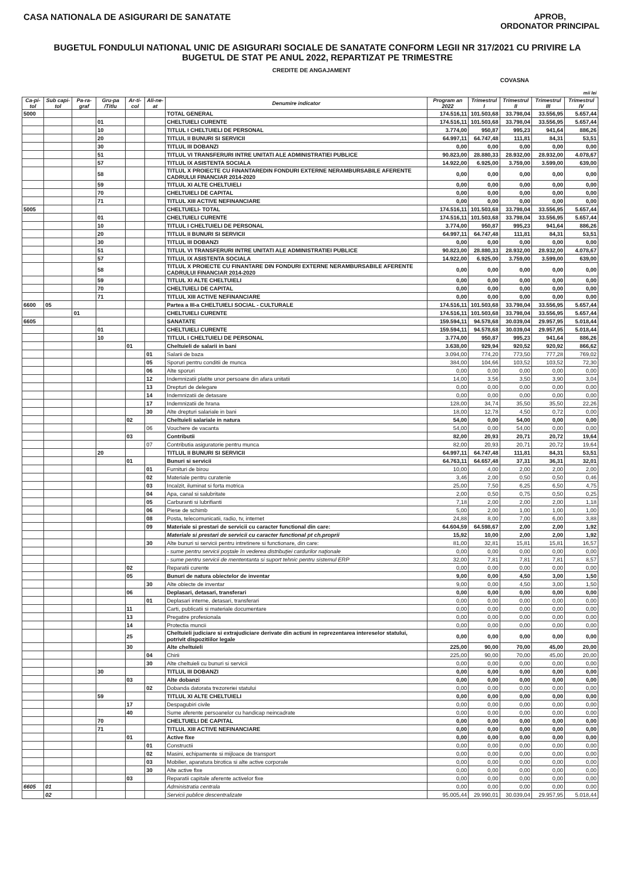CASA NATIONALA DE ASIGURARI DE SANATATE
APROB,
ORDONATOR PRINCIPAL
BUGETUL FONDULUI NATIONAL UNIC DE ASIGURARI SOCIALE DE SANATATE CONFORM LEGII NR 317/2021 CU PRIVIRE LA BUGETUL DE STAT PE ANUL 2022, REPARTIZAT PE TRIMESTRE
CREDITE DE ANGAJAMENT
COVASNA
mii lei
| Ca-pi-tol | Sub capi-tol | Pa-ra-graf | Gru-pa /Titlu | Ar-ti-col | Ali-ne-at | Denumire indicator | Program an 2022 | Trimestrul I | Trimestrul II | Trimestrul III | Trimestrul IV |
| --- | --- | --- | --- | --- | --- | --- | --- | --- | --- | --- | --- |
| 5000 | | | | | | TOTAL GENERAL | 174.516,11 | 101.503,68 | 33.798,04 | 33.556,95 | 5.657,44 |
| | | | 01 | | | CHELTUIELI CURENTE | 174.516,11 | 101.503,68 | 33.798,04 | 33.556,95 | 5.657,44 |
| | | | 10 | | | TITLUL I CHELTUIELI DE PERSONAL | 3.774,00 | 950,87 | 995,23 | 941,64 | 886,26 |
| | | | 20 | | | TITLUL II BUNURI SI SERVICII | 64.997,11 | 64.747,48 | 111,81 | 84,31 | 53,51 |
| | | | 30 | | | TITLUL III DOBANZI | 0,00 | 0,00 | 0,00 | 0,00 | 0,00 |
| | | | 51 | | | TITLUL VI TRANSFERURI INTRE UNITATI ALE ADMINISTRATIEI PUBLICE | 90.823,00 | 28.880,33 | 28.932,00 | 28.932,00 | 4.078,67 |
| | | | 57 | | | TITLUL IX ASISTENTA SOCIALA | 14.922,00 | 6.925,00 | 3.759,00 | 3.599,00 | 639,00 |
| | | | 58 | | | TITLUL X PROIECTE CU FINANTAREDIN FONDURI EXTERNE NERAMBURSABILE AFERENTE CADRULUI FINANCIAR 2014-2020 | 0,00 | 0,00 | 0,00 | 0,00 | 0,00 |
| | | | 59 | | | TITLUL XI ALTE CHELTUIELI | 0,00 | 0,00 | 0,00 | 0,00 | 0,00 |
| | | | 70 | | | CHELTUIELI DE CAPITAL | 0,00 | 0,00 | 0,00 | 0,00 | 0,00 |
| | | | 71 | | | TITLUL XIII ACTIVE NEFINANCIARE | 0,00 | 0,00 | 0,00 | 0,00 | 0,00 |
| 5005 | | | | | | CHELTUIELI- TOTAL | 174.516,11 | 101.503,68 | 33.798,04 | 33.556,95 | 5.657,44 |
| | | | 01 | | | CHELTUIELI CURENTE | 174.516,11 | 101.503,68 | 33.798,04 | 33.556,95 | 5.657,44 |
| | | | 10 | | | TITLUL I CHELTUIELI DE PERSONAL | 3.774,00 | 950,87 | 995,23 | 941,64 | 886,26 |
| | | | 20 | | | TITLUL II BUNURI SI SERVICII | 64.997,11 | 64.747,48 | 111,81 | 84,31 | 53,51 |
| | | | 30 | | | TITLUL III DOBANZI | 0,00 | 0,00 | 0,00 | 0,00 | 0,00 |
| | | | 51 | | | TITLUL VI TRANSFERURI INTRE UNITATI ALE ADMINISTRATIEI PUBLICE | 90.823,00 | 28.880,33 | 28.932,00 | 28.932,00 | 4.078,67 |
| | | | 57 | | | TITLUL IX ASISTENTA SOCIALA | 14.922,00 | 6.925,00 | 3.759,00 | 3.599,00 | 639,00 |
| | | | 58 | | | TITLUL X PROIECTE CU FINANTARE DIN FONDURI EXTERNE NERAMBURSABILE AFERENTE CADRULUI FINANCIAR 2014-2020 | 0,00 | 0,00 | 0,00 | 0,00 | 0,00 |
| | | | 59 | | | TITLUL XI ALTE CHELTUIELI | 0,00 | 0,00 | 0,00 | 0,00 | 0,00 |
| | | | 70 | | | CHELTUIELI DE CAPITAL | 0,00 | 0,00 | 0,00 | 0,00 | 0,00 |
| | | | 71 | | | TITLUL XIII ACTIVE NEFINANCIARE | 0,00 | 0,00 | 0,00 | 0,00 | 0,00 |
| 6600 | 05 | | | | | Partea a III-a CHELTUIELI SOCIAL - CULTURALE | 174.516,11 | 101.503,68 | 33.798,04 | 33.556,95 | 5.657,44 |
| | | 01 | | | | CHELTUIELI CURENTE | 174.516,11 | 101.503,68 | 33.798,04 | 33.556,95 | 5.657,44 |
| 6605 | | | | | | SANATATE | 159.594,11 | 94.578,68 | 30.039,04 | 29.957,95 | 5.018,44 |
| | | | 01 | | | CHELTUIELI CURENTE | 159.594,11 | 94.578,68 | 30.039,04 | 29.957,95 | 5.018,44 |
| | | | 10 | | | TITLUL I CHELTUIELI DE PERSONAL | 3.774,00 | 950,87 | 995,23 | 941,64 | 886,26 |
| | | | | 01 | | Cheltuieli de salarii in bani | 3.638,00 | 929,94 | 920,52 | 920,92 | 866,62 |
| | | | | | 01 | Salarii de baza | 3.094,00 | 774,20 | 773,50 | 777,28 | 769,02 |
| | | | | | 05 | Sporuri pentru conditii de munca | 384,00 | 104,66 | 103,52 | 103,52 | 72,30 |
| | | | | | 06 | Alte sporuri | 0,00 | 0,00 | 0,00 | 0,00 | 0,00 |
| | | | | | 12 | Indemnizatii platite unor persoane din afara unitatii | 14,00 | 3,56 | 3,50 | 3,90 | 3,04 |
| | | | | | 13 | Drepturi de delegare | 0,00 | 0,00 | 0,00 | 0,00 | 0,00 |
| | | | | | 14 | Indemnizatii de detasare | 0,00 | 0,00 | 0,00 | 0,00 | 0,00 |
| | | | | | 17 | Indemnizatii de hrana | 128,00 | 34,74 | 35,50 | 35,50 | 22,26 |
| | | | | | 30 | Alte drepturi salariale in bani | 18,00 | 12,78 | 4,50 | 0,72 | 0,00 |
| | | | | 02 | | Cheltuieli salariale in natura | 54,00 | 0,00 | 54,00 | 0,00 | 0,00 |
| | | | | | 06 | Vouchere de vacanta | 54,00 | 0,00 | 54,00 | 0,00 | 0,00 |
| | | | | 03 | | Contributii | 82,00 | 20,93 | 20,71 | 20,72 | 19,64 |
| | | | | | 07 | Contributia asiguratorie pentru munca | 82,00 | 20,93 | 20,71 | 20,72 | 19,64 |
| | | | 20 | | | TITLUL II BUNURI SI SERVICII | 64.997,11 | 64.747,48 | 111,81 | 84,31 | 53,51 |
| | | | | 01 | | Bunuri si servicii | 64.763,11 | 64.657,48 | 37,31 | 36,31 | 32,01 |
| | | | | | 01 | Furnituri de birou | 10,00 | 4,00 | 2,00 | 2,00 | 2,00 |
| | | | | | 02 | Materiale pentru curatenie | 3,46 | 2,00 | 0,50 | 0,50 | 0,46 |
| | | | | | 03 | Incalzit, iluminat si forta motrica | 25,00 | 7,50 | 6,25 | 6,50 | 4,75 |
| | | | | | 04 | Apa, canal si salubritate | 2,00 | 0,50 | 0,75 | 0,50 | 0,25 |
| | | | | | 05 | Carburanti si lubrifianti | 7,18 | 2,00 | 2,00 | 2,00 | 1,18 |
| | | | | | 06 | Piese de schimb | 5,00 | 2,00 | 1,00 | 1,00 | 1,00 |
| | | | | | 08 | Posta, telecomunicatii, radio, tv, internet | 24,88 | 8,00 | 7,00 | 6,00 | 3,88 |
| | | | | | 09 | Materiale si prestari de servicii cu caracter functional din care: | 64.604,59 | 64.598,67 | 2,00 | 2,00 | 1,92 |
| | | | | | | Materiale si prestari de servicii cu caracter functional pt ch.proprii | 15,92 | 10,00 | 2,00 | 2,00 | 1,92 |
| | | | | | 30 | Alte bunuri si servicii pentru intretinere si functionare, din care: | 81,00 | 32,81 | 15,81 | 15,81 | 16,57 |
| | | | | | | - sume pentru servicii poştale în vederea distribuţiei cardurilor naţionale | 0,00 | 0,00 | 0,00 | 0,00 | 0,00 |
| | | | | | | - sume pentru servicii de mententanta si suport tehnic pentru sistemul ERP | 32,00 | 7,81 | 7,81 | 7,81 | 8,57 |
| | | | | 02 | | Reparatii curente | 0,00 | 0,00 | 0,00 | 0,00 | 0,00 |
| | | | | 05 | | Bunuri de natura obiectelor de inventar | 9,00 | 0,00 | 4,50 | 3,00 | 1,50 |
| | | | | | 30 | Alte obiecte de inventar | 9,00 | 0,00 | 4,50 | 3,00 | 1,50 |
| | | | | 06 | | Deplasari, detasari, transferari | 0,00 | 0,00 | 0,00 | 0,00 | 0,00 |
| | | | | | 01 | Deplasari interne, detasari, transferari | 0,00 | 0,00 | 0,00 | 0,00 | 0,00 |
| | | | | 11 | | Carti, publicatii si materiale documentare | 0,00 | 0,00 | 0,00 | 0,00 | 0,00 |
| | | | | 13 | | Pregatire profesionala | 0,00 | 0,00 | 0,00 | 0,00 | 0,00 |
| | | | | 14 | | Protectia muncii | 0,00 | 0,00 | 0,00 | 0,00 | 0,00 |
| | | | | 25 | | Cheltuieli judiciare si extrajudiciare derivate din actiuni in reprezentarea intereselor statului, potrivit dispozitiilor legale | 0,00 | 0,00 | 0,00 | 0,00 | 0,00 |
| | | | | 30 | | Alte cheltuieli | 225,00 | 90,00 | 70,00 | 45,00 | 20,00 |
| | | | | | 04 | Chirii | 225,00 | 90,00 | 70,00 | 45,00 | 20,00 |
| | | | | | 30 | Alte cheltuieli cu bunuri si servicii | 0,00 | 0,00 | 0,00 | 0,00 | 0,00 |
| | | | 30 | | | TITLUL III DOBANZI | 0,00 | 0,00 | 0,00 | 0,00 | 0,00 |
| | | | | 03 | | Alte dobanzi | 0,00 | 0,00 | 0,00 | 0,00 | 0,00 |
| | | | | | 02 | Dobanda datorata trezoreriei statului | 0,00 | 0,00 | 0,00 | 0,00 | 0,00 |
| | | | 59 | | | TITLUL XI ALTE CHELTUIELI | 0,00 | 0,00 | 0,00 | 0,00 | 0,00 |
| | | | | 17 | | Despagubiri civile | 0,00 | 0,00 | 0,00 | 0,00 | 0,00 |
| | | | | 40 | | Sume aferente persoanelor cu handicap neincadrate | 0,00 | 0,00 | 0,00 | 0,00 | 0,00 |
| | | | 70 | | | CHELTUIELI DE CAPITAL | 0,00 | 0,00 | 0,00 | 0,00 | 0,00 |
| | | | 71 | | | TITLUL XIII ACTIVE NEFINANCIARE | 0,00 | 0,00 | 0,00 | 0,00 | 0,00 |
| | | | | 01 | | Active fixe | 0,00 | 0,00 | 0,00 | 0,00 | 0,00 |
| | | | | | 01 | Constructii | 0,00 | 0,00 | 0,00 | 0,00 | 0,00 |
| | | | | | 02 | Masini, echipamente si mijloace de transport | 0,00 | 0,00 | 0,00 | 0,00 | 0,00 |
| | | | | | 03 | Mobilier, aparatura birotica si alte active corporale | 0,00 | 0,00 | 0,00 | 0,00 | 0,00 |
| | | | | | 30 | Alte active fixe | 0,00 | 0,00 | 0,00 | 0,00 | 0,00 |
| | | | | 03 | | Reparatii capitale aferente activelor fixe | 0,00 | 0,00 | 0,00 | 0,00 | 0,00 |
| 6605 | 01 | | | | | Administratia centrala | 0,00 | 0,00 | 0,00 | 0,00 | 0,00 |
| | 02 | | | | | Servicii publice descentralizate | 95.005,44 | 29.990,01 | 30.039,04 | 29.957,95 | 5.018,44 |